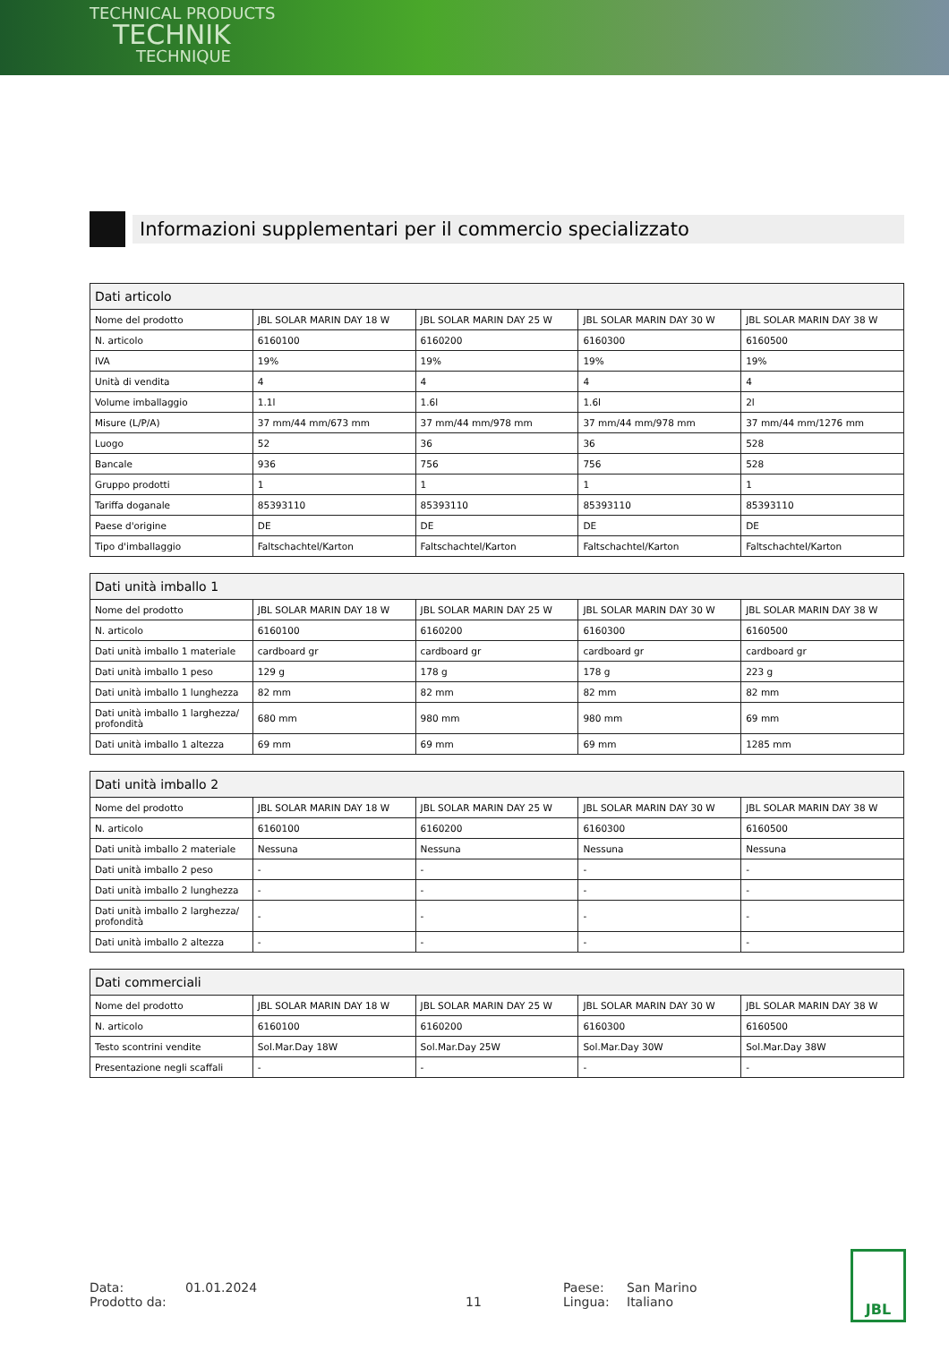TECHNICAL PRODUCTS
TECHNIK
TECHNIQUE
Informazioni supplementari per il commercio specializzato
| Dati articolo | | | | |
| --- | --- | --- | --- | --- |
| Nome del prodotto | JBL SOLAR MARIN DAY 18 W | JBL SOLAR MARIN DAY 25 W | JBL SOLAR MARIN DAY 30 W | JBL SOLAR MARIN DAY 38 W |
| N. articolo | 6160100 | 6160200 | 6160300 | 6160500 |
| IVA | 19% | 19% | 19% | 19% |
| Unità di vendita | 4 | 4 | 4 | 4 |
| Volume imballaggio | 1.1l | 1.6l | 1.6l | 2l |
| Misure (L/P/A) | 37 mm/44 mm/673 mm | 37 mm/44 mm/978 mm | 37 mm/44 mm/978 mm | 37 mm/44 mm/1276 mm |
| Luogo | 52 | 36 | 36 | 528 |
| Bancale | 936 | 756 | 756 | 528 |
| Gruppo prodotti | 1 | 1 | 1 | 1 |
| Tariffa doganale | 85393110 | 85393110 | 85393110 | 85393110 |
| Paese d'origine | DE | DE | DE | DE |
| Tipo d'imballaggio | Faltschachtel/Karton | Faltschachtel/Karton | Faltschachtel/Karton | Faltschachtel/Karton |
| Dati unità imballo 1 | | | | |
| --- | --- | --- | --- | --- |
| Nome del prodotto | JBL SOLAR MARIN DAY 18 W | JBL SOLAR MARIN DAY 25 W | JBL SOLAR MARIN DAY 30 W | JBL SOLAR MARIN DAY 38 W |
| N. articolo | 6160100 | 6160200 | 6160300 | 6160500 |
| Dati unità imballo 1 materiale | cardboard gr | cardboard gr | cardboard gr | cardboard gr |
| Dati unità imballo 1 peso | 129 g | 178 g | 178 g | 223 g |
| Dati unità imballo 1 lunghezza | 82 mm | 82 mm | 82 mm | 82 mm |
| Dati unità imballo 1 larghezza/ profondità | 680 mm | 980 mm | 980 mm | 69 mm |
| Dati unità imballo 1 altezza | 69 mm | 69 mm | 69 mm | 1285 mm |
| Dati unità imballo 2 | | | | |
| --- | --- | --- | --- | --- |
| Nome del prodotto | JBL SOLAR MARIN DAY 18 W | JBL SOLAR MARIN DAY 25 W | JBL SOLAR MARIN DAY 30 W | JBL SOLAR MARIN DAY 38 W |
| N. articolo | 6160100 | 6160200 | 6160300 | 6160500 |
| Dati unità imballo 2 materiale | Nessuna | Nessuna | Nessuna | Nessuna |
| Dati unità imballo 2 peso | - | - | - | - |
| Dati unità imballo 2 lunghezza | - | - | - | - |
| Dati unità imballo 2 larghezza/ profondità | - | - | - | - |
| Dati unità imballo 2 altezza | - | - | - | - |
| Dati commerciali | | | | |
| --- | --- | --- | --- | --- |
| Nome del prodotto | JBL SOLAR MARIN DAY 18 W | JBL SOLAR MARIN DAY 25 W | JBL SOLAR MARIN DAY 30 W | JBL SOLAR MARIN DAY 38 W |
| N. articolo | 6160100 | 6160200 | 6160300 | 6160500 |
| Testo scontrini vendite | Sol.Mar.Day 18W | Sol.Mar.Day 25W | Sol.Mar.Day 30W | Sol.Mar.Day 38W |
| Presentazione negli scaffali | - | - | - | - |
Data: 01.01.2024 Paese: San Marino
Prodotto da: 11 Lingua: Italiano
JBL